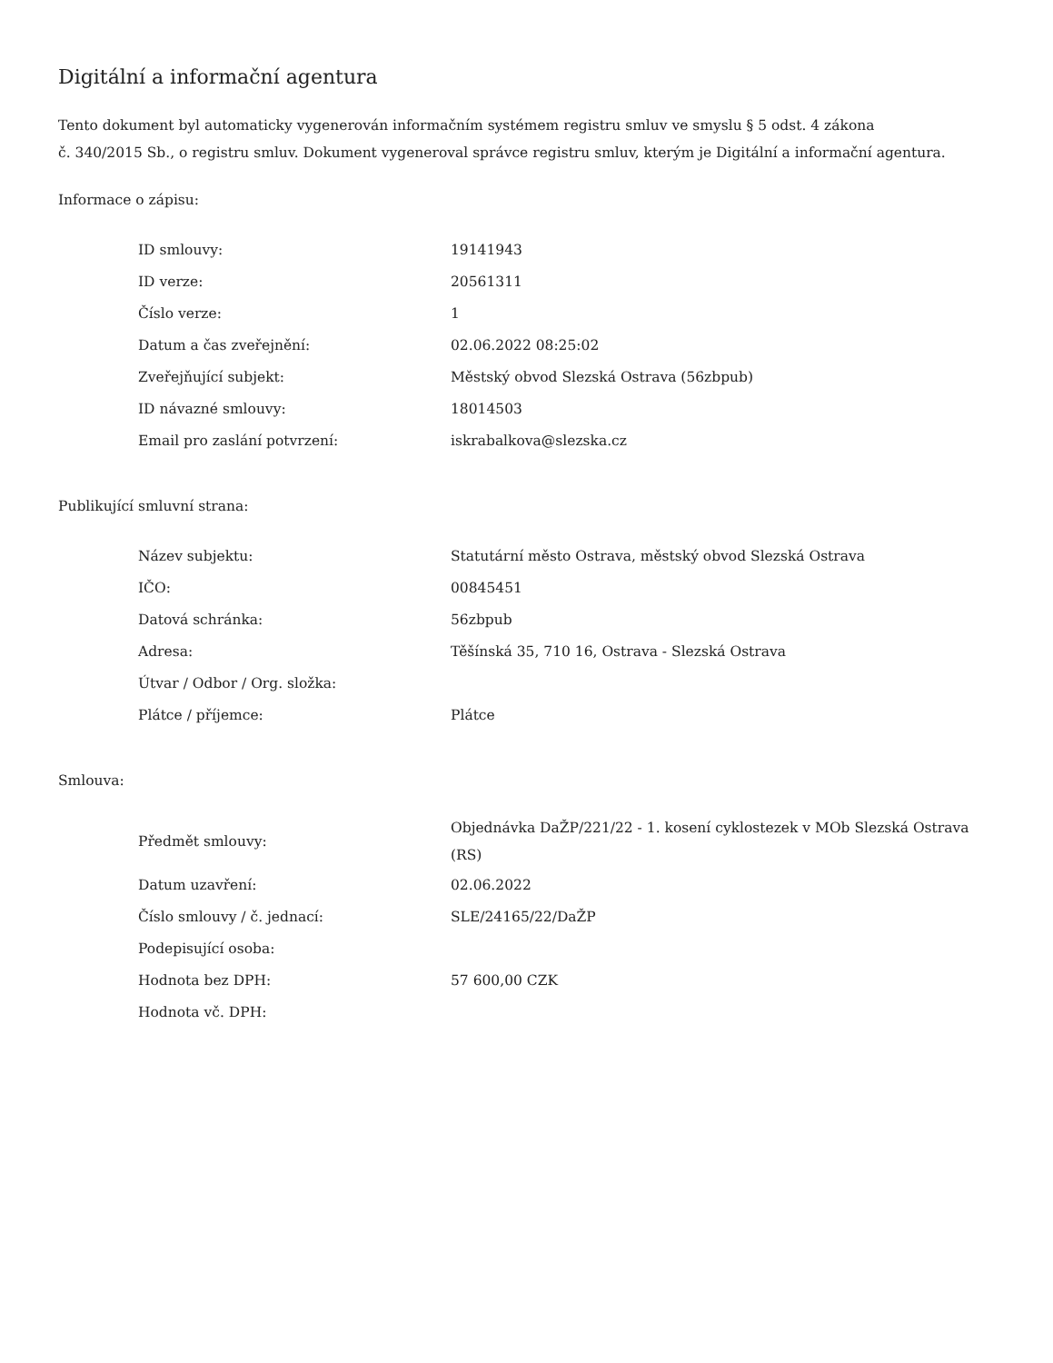Digitální a informační agentura
Tento dokument byl automaticky vygenerován informačním systémem registru smluv ve smyslu § 5 odst. 4 zákona
č. 340/2015 Sb., o registru smluv. Dokument vygeneroval správce registru smluv, kterým je Digitální a informační agentura.
Informace o zápisu:
| ID smlouvy: | 19141943 |
| ID verze: | 20561311 |
| Číslo verze: | 1 |
| Datum a čas zveřejnění: | 02.06.2022 08:25:02 |
| Zveřejňující subjekt: | Městský obvod Slezská Ostrava (56zbpub) |
| ID návazné smlouvy: | 18014503 |
| Email pro zaslání potvrzení: | iskrabalkova@slezska.cz |
Publikující smluvní strana:
| Název subjektu: | Statutární město Ostrava, městský obvod Slezská Ostrava |
| IČO: | 00845451 |
| Datová schránka: | 56zbpub |
| Adresa: | Těšínská 35, 710 16, Ostrava - Slezská Ostrava |
| Útvar / Odbor / Org. složka: | |
| Plátce / příjemce: | Plátce |
Smlouva:
| Předmět smlouvy: | Objednávka DaŽP/221/22 - 1. kosení cyklostezek v MOb Slezská Ostrava (RS) |
| Datum uzavření: | 02.06.2022 |
| Číslo smlouvy / č. jednací: | SLE/24165/22/DaŽP |
| Podepisující osoba: | |
| Hodnota bez DPH: | 57 600,00 CZK |
| Hodnota vč. DPH: | |